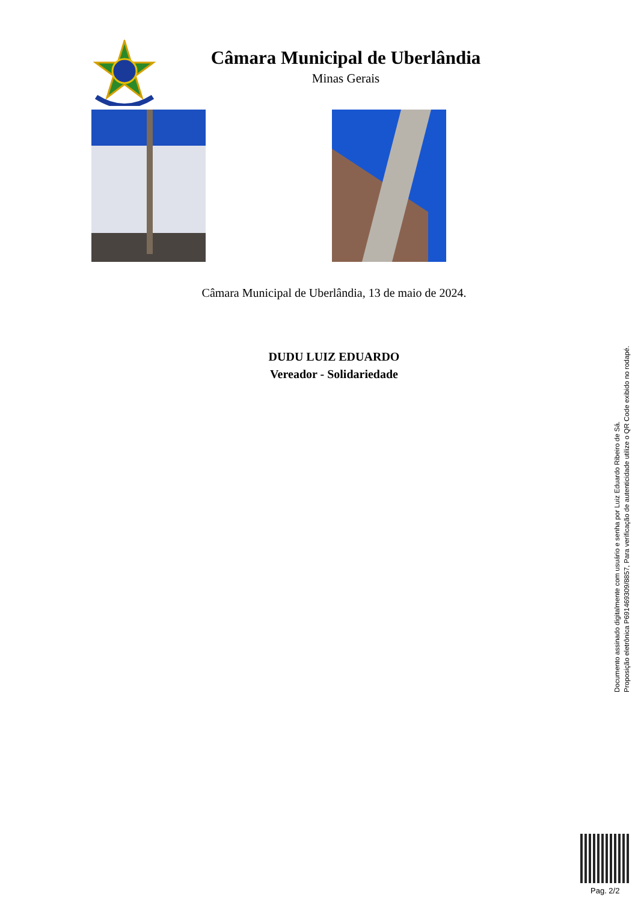Câmara Municipal de Uberlândia
Minas Gerais
Câmara Municipal de Uberlândia, 13 de maio de 2024.
DUDU LUIZ EDUARDO
Vereador - Solidariedade
Documento assinado digitalmente com usuário e senha por Luiz Eduardo Ribeiro de Sá.
Proposição eletrônica P691469309/8857, Para verificação de autenticidade utilize o QR Code exibido no rodapé.
Pag. 2/2